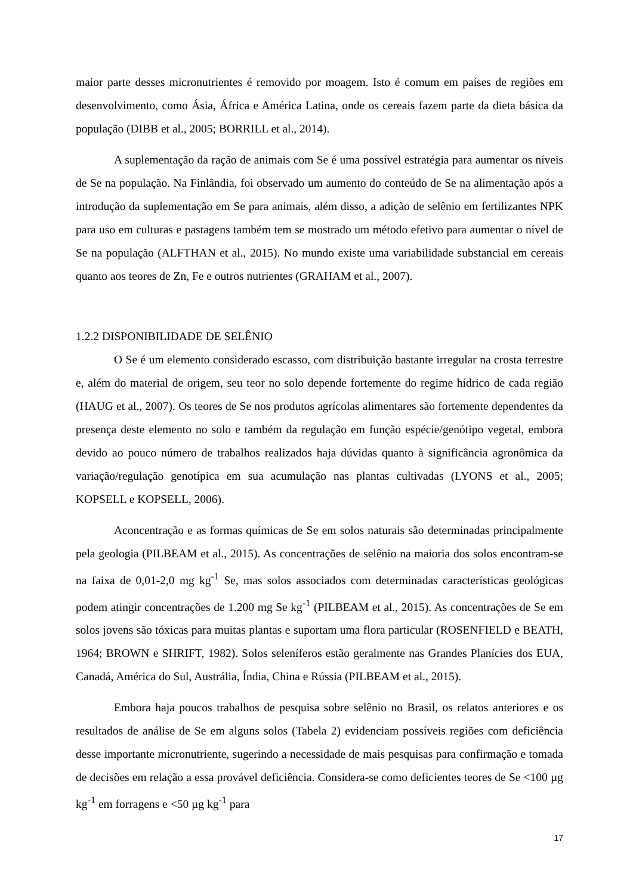maior parte desses micronutrientes é removido por moagem. Isto é comum em países de regiões em desenvolvimento, como Ásia, África e América Latina, onde os cereais fazem parte da dieta básica da população (DIBB et al., 2005; BORRILL et al., 2014).
A suplementação da ração de animais com Se é uma possível estratégia para aumentar os níveis de Se na população. Na Finlândia, foi observado um aumento do conteúdo de Se na alimentação após a introdução da suplementação em Se para animais, além disso, a adição de selênio em fertilizantes NPK para uso em culturas e pastagens também tem se mostrado um método efetivo para aumentar o nível de Se na população (ALFTHAN et al., 2015). No mundo existe uma variabilidade substancial em cereais quanto aos teores de Zn, Fe e outros nutrientes (GRAHAM et al., 2007).
1.2.2 DISPONIBILIDADE DE SELÊNIO
O Se é um elemento considerado escasso, com distribuição bastante irregular na crosta terrestre e, além do material de origem, seu teor no solo depende fortemente do regime hídrico de cada região (HAUG et al., 2007). Os teores de Se nos produtos agrícolas alimentares são fortemente dependentes da presença deste elemento no solo e também da regulação em função espécie/genótipo vegetal, embora devido ao pouco número de trabalhos realizados haja dúvidas quanto à significância agronômica da variação/regulação genotípica em sua acumulação nas plantas cultivadas (LYONS et al., 2005; KOPSELL e KOPSELL, 2006).
Aconcentração e as formas químicas de Se em solos naturais são determinadas principalmente pela geologia (PILBEAM et al., 2015). As concentrações de selênio na maioria dos solos encontram-se na faixa de 0,01-2,0 mg kg<sup>-1</sup> Se, mas solos associados com determinadas características geológicas podem atingir concentrações de 1.200 mg Se kg<sup>-1</sup> (PILBEAM et al., 2015). As concentrações de Se em solos jovens são tóxicas para muitas plantas e suportam uma flora particular (ROSENFIELD e BEATH, 1964; BROWN e SHRIFT, 1982). Solos seleníferos estão geralmente nas Grandes Planícies dos EUA, Canadá, América do Sul, Austrália, Índia, China e Rússia (PILBEAM et al., 2015).
Embora haja poucos trabalhos de pesquisa sobre selênio no Brasil, os relatos anteriores e os resultados de análise de Se em alguns solos (Tabela 2) evidenciam possíveis regiões com deficiência desse importante micronutriente, sugerindo a necessidade de mais pesquisas para confirmação e tomada de decisões em relação a essa provável deficiência. Considera-se como deficientes teores de Se <100 µg kg<sup>-1</sup> em forragens e <50 µg kg<sup>-1</sup> para
17